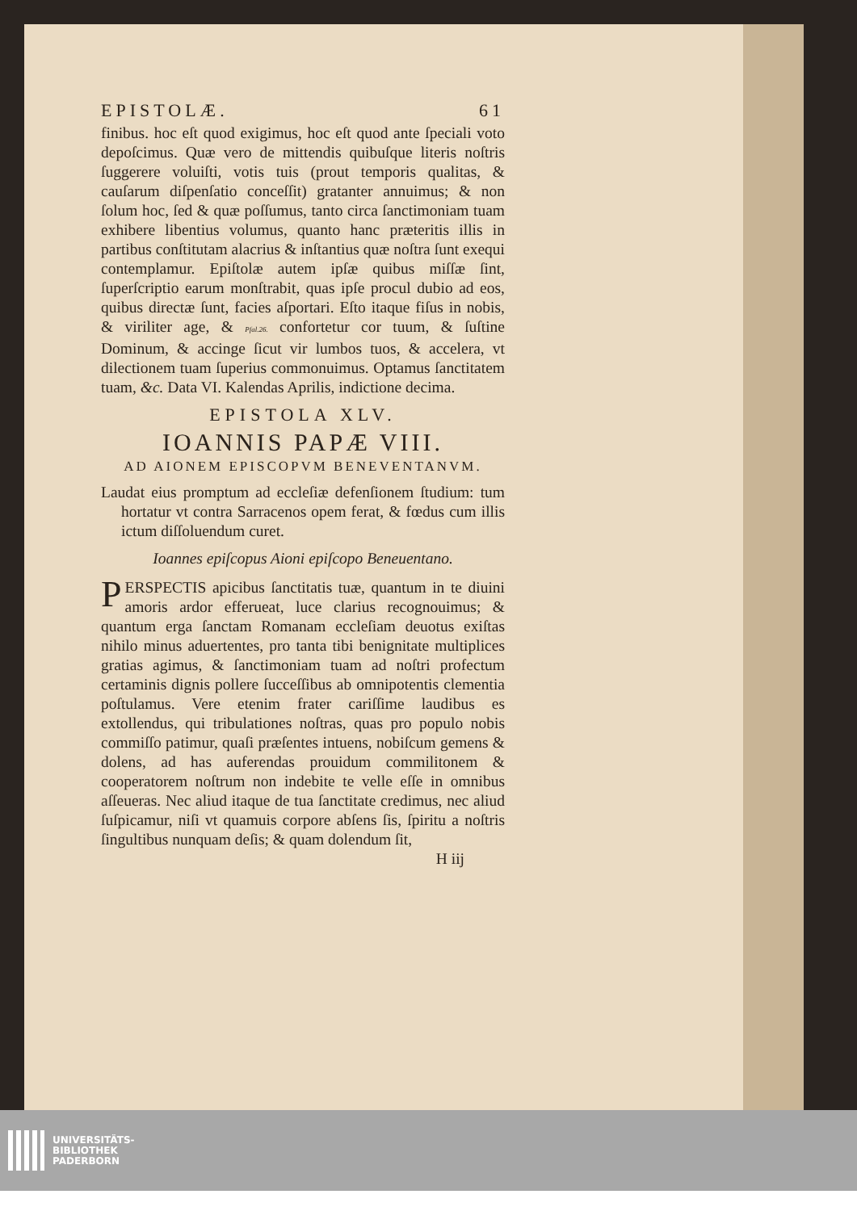EPISTOLÆ. 61
finibus. hoc eſt quod exigimus, hoc eſt quod ante ſpeciali voto depoſcimus. Quæ vero de mittendis quibuſque literis noſtris ſuggerere voluiſti, votis tuis (prout temporis qualitas, & cauſarum diſpenſatio conceſſit) gratanter annuimus; & non ſolum hoc, ſed & quæ poſſumus, tanto circa ſanctimoniam tuam exhibere libentius volumus, quanto hanc præteritis illis in partibus conſtitutam alacrius & inſtantius quæ noſtra ſunt exequi contemplamur. Epiſtolæ autem ipſæ quibus miſſæ ſint, ſuperſcriptio earum monſtrabit, quas ipſe procul dubio ad eos, quibus directæ ſunt, facies aſportari. Eſto itaque fiſus in nobis, & viriliter age, & Pſal.26. confortetur cor tuum, & ſuſtine Dominum, & accinge ſicut vir lumbos tuos, & accelera, vt dilectionem tuam ſuperius commonuimus. Optamus ſanctitatem tuam, &c. Data VI. Kalendas Aprilis, indictione decima.
EPISTOLA XLV.
IOANNIS PAPÆ VIII.
AD AIONEM EPISCOPVM BENEVENTANVM.
Laudat eius promptum ad eccleſiæ defenſionem ſtudium: tum hortatur vt contra Sarracenos opem ferat, & fœdus cum illis ictum diſſoluendum curet.
Ioannes epiſcopus Aioni epiſcopo Beneuentano.
PERSPECTIS apicibus ſanctitatis tuæ, quantum in te diuini amoris ardor efferueat, luce clarius recognouimus; & quantum erga ſanctam Romanam eccleſiam deuotus exiſtas nihilo minus aduertentes, pro tanta tibi benignitate multiplices gratias agimus, & ſanctimoniam tuam ad noſtri profectum certaminis dignis pollere ſucceſſibus ab omnipotentis clementia poſtulamus. Vere etenim frater cariſſime laudibus es extollendus, qui tribulationes noſtras, quas pro populo nobis commiſſo patimur, quaſi præſentes intuens, nobiſcum gemens & dolens, ad has auferendas prouidum commilitonem & cooperatorem noſtrum non indebite te velle eſſe in omnibus aſſeueras. Nec aliud itaque de tua ſanctitate credimus, nec aliud ſuſpicamur, niſi vt quamuis corpore abſens ſis, ſpiritu a noſtris ſingultibus nunquam deſis; & quam dolendum ſit,
H iij
UNIVERSITÄTS-
BIBLIOTHEK
PADERBORN